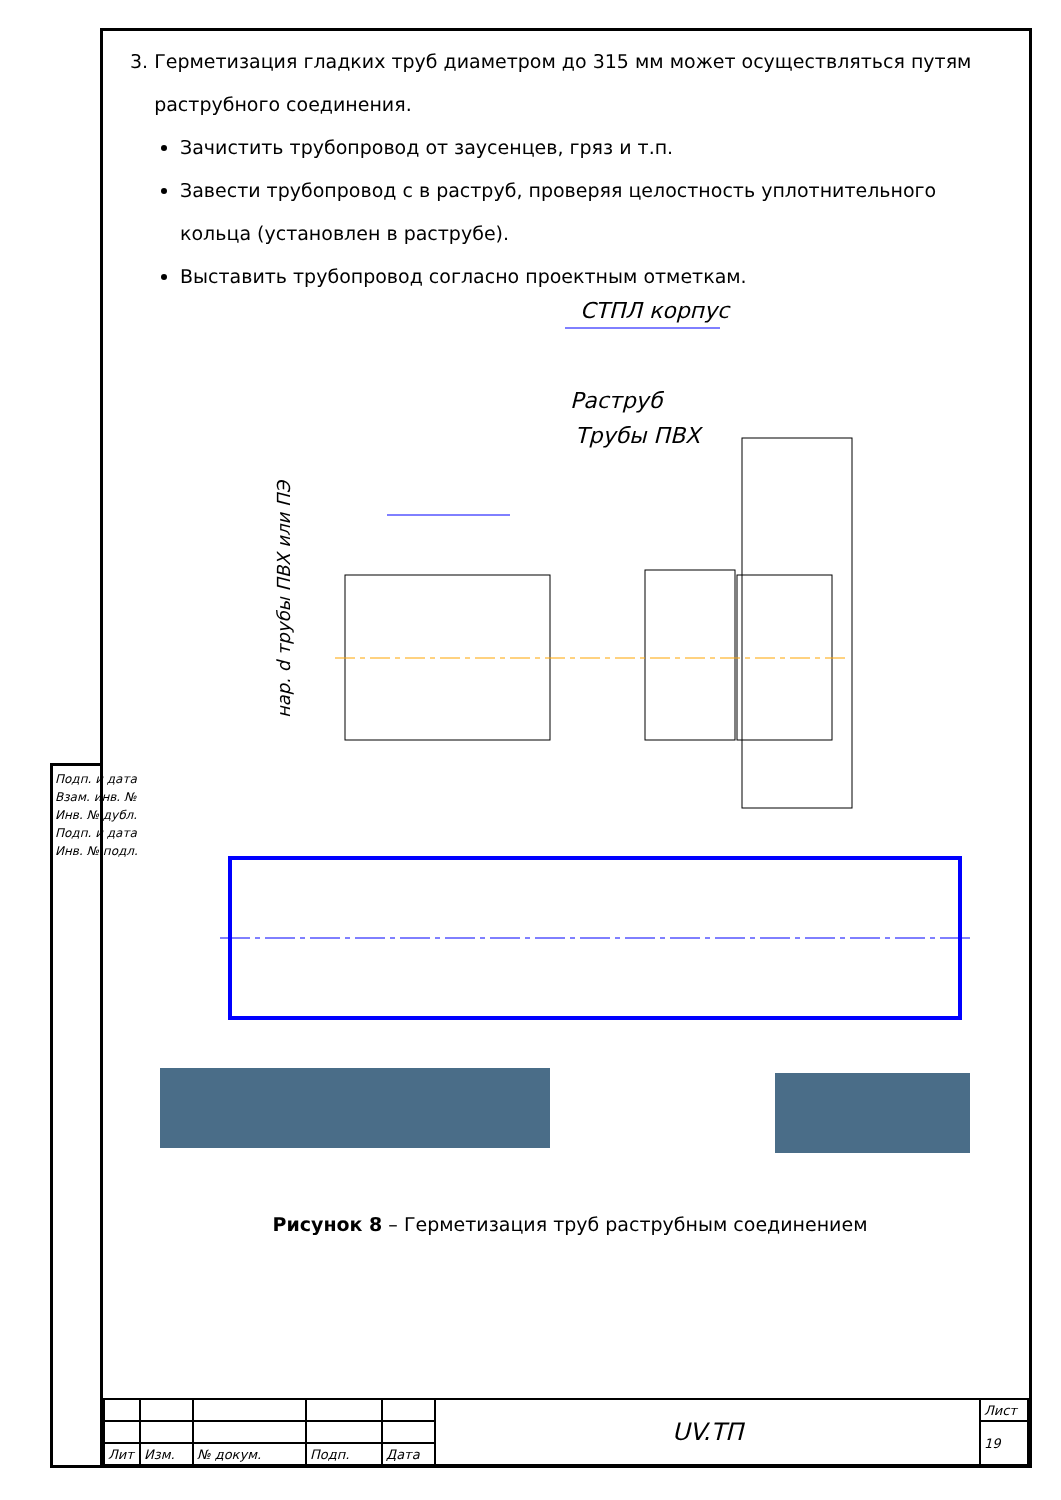3. Герметизация гладких труб диаметром до 315 мм может осуществляться путям
раструбного соединения.
Зачистить трубопровод от заусенцев, гряз и т.п.
Завести трубопровод с в раструб, проверяя целостность уплотнительного кольца (установлен в раструбе).
Выставить трубопровод согласно проектным отметкам.
СТПЛ корпус
Раструб
Трубы ПВХ
нар. d трубы ПВХ или ПЭ
Рисунок 8 – Герметизация труб раструбным соединением
| | | | | | UV.ТП | Лист |
| | | | | | | 19 |
| Лит | Изм. | № докум. | Подп. | Дата | | |
Подп. и дата
Взам. инв. №
Инв. № дубл.
Подп. и дата
Инв. № подл.